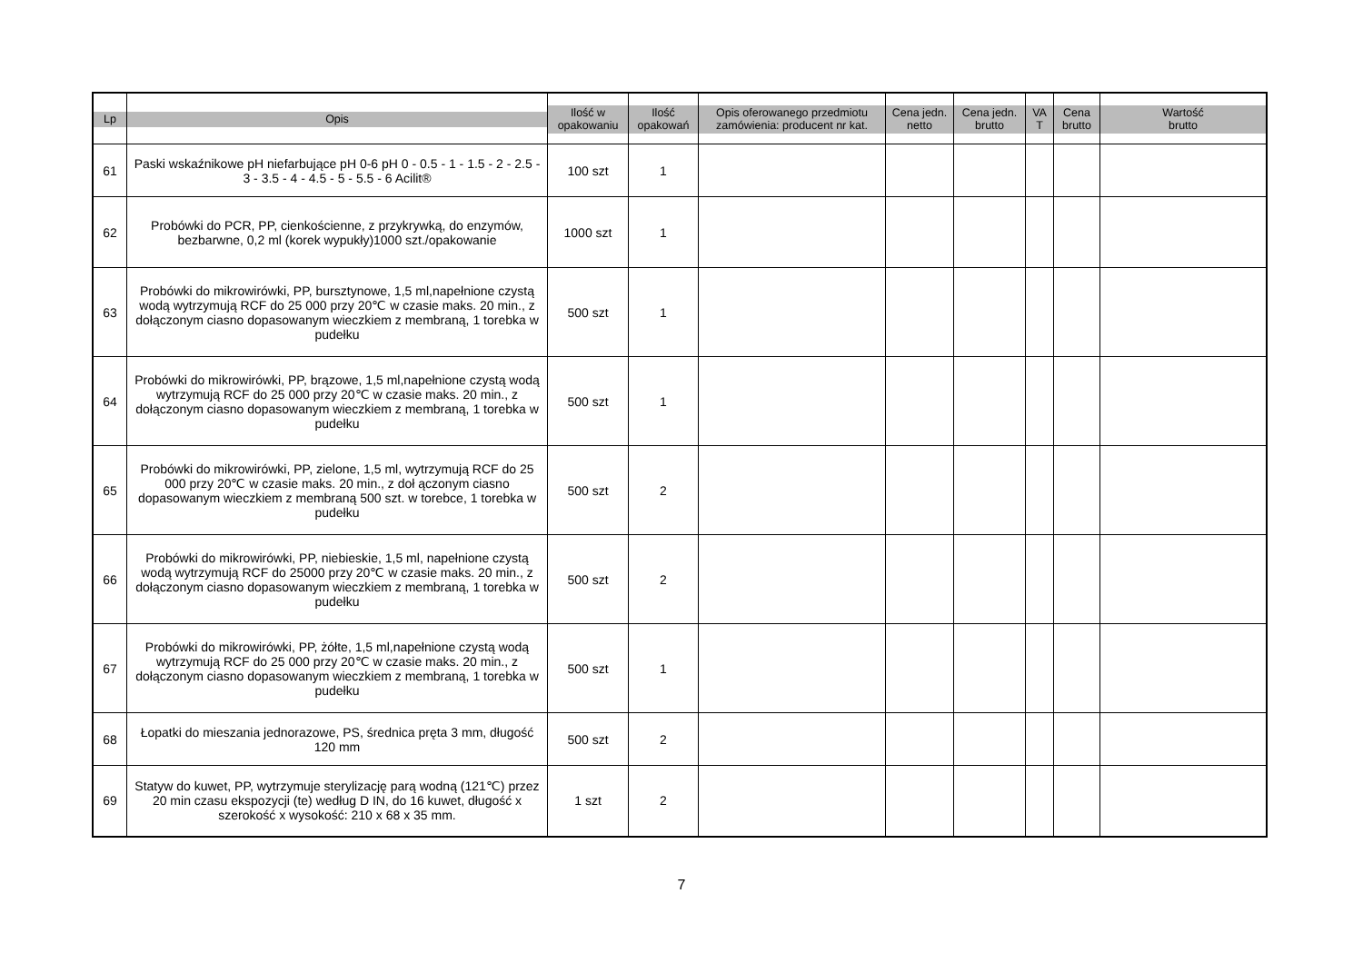| Lp | Opis | Ilość w opakowaniu | Ilość opakowań | Opis oferowanego przedmiotu zamówienia: producent nr kat. | Cena jedn. netto | Cena jedn. brutto | VA T | Cena brutto | Wartość brutto |
| --- | --- | --- | --- | --- | --- | --- | --- | --- | --- |
| 61 | Paski wskaźnikowe pH niefarbujące pH 0-6 pH 0 - 0.5 - 1 - 1.5 - 2 - 2.5 - 3 - 3.5 - 4 - 4.5 - 5 - 5.5 - 6 Acilit® | 100 szt | 1 | | | | | | |
| 62 | Probówki do PCR, PP, cienkościenne, z przykrywką, do enzymów, bezbarwne, 0,2 ml (korek wypukły)1000 szt./opakowanie | 1000 szt | 1 | | | | | | |
| 63 | Probówki do mikrowirówki, PP, bursztynowe, 1,5 ml,napełnione czystą wodą wytrzymują RCF do 25 000 przy 20℃ w czasie maks. 20 min., z dołączonym ciasno dopasowanym wieczkiem z membraną, 1 torebka w pudełku | 500 szt | 1 | | | | | | |
| 64 | Probówki do mikrowirówki, PP, brązowe, 1,5 ml,napełnione czystą wodą wytrzymują RCF do 25 000 przy 20℃ w czasie maks. 20 min., z dołączonym ciasno dopasowanym wieczkiem z membraną, 1 torebka w pudełku | 500 szt | 1 | | | | | | |
| 65 | Probówki do mikrowirówki, PP, zielone, 1,5 ml, wytrzymują RCF do 25 000 przy 20℃ w czasie maks. 20 min., z doł ączonym ciasno dopasowanym wieczkiem z membraną 500 szt. w torebce, 1 torebka w pudełku | 500 szt | 2 | | | | | | |
| 66 | Probówki do mikrowirówki, PP, niebieskie, 1,5 ml, napełnione czystą wodą wytrzymują RCF do 25000 przy 20℃ w czasie maks. 20 min., z dołączonym ciasno dopasowanym wieczkiem z membraną, 1 torebka w pudełku | 500 szt | 2 | | | | | | |
| 67 | Probówki do mikrowirówki, PP, żółte, 1,5 ml,napełnione czystą wodą wytrzymują RCF do 25 000 przy 20℃ w czasie maks. 20 min., z dołączonym ciasno dopasowanym wieczkiem z membraną, 1 torebka w pudełku | 500 szt | 1 | | | | | | |
| 68 | Łopatki do mieszania jednorazowe, PS, średnica pręta 3 mm, długość 120 mm | 500 szt | 2 | | | | | | |
| 69 | Statyw do kuwet, PP, wytrzymuje sterylizację parą wodną (121℃) przez 20 min czasu ekspozycji (te) według D IN, do 16 kuwet, długość x szerokość x wysokość: 210 x 68 x 35 mm. | 1 szt | 2 | | | | | | |
7